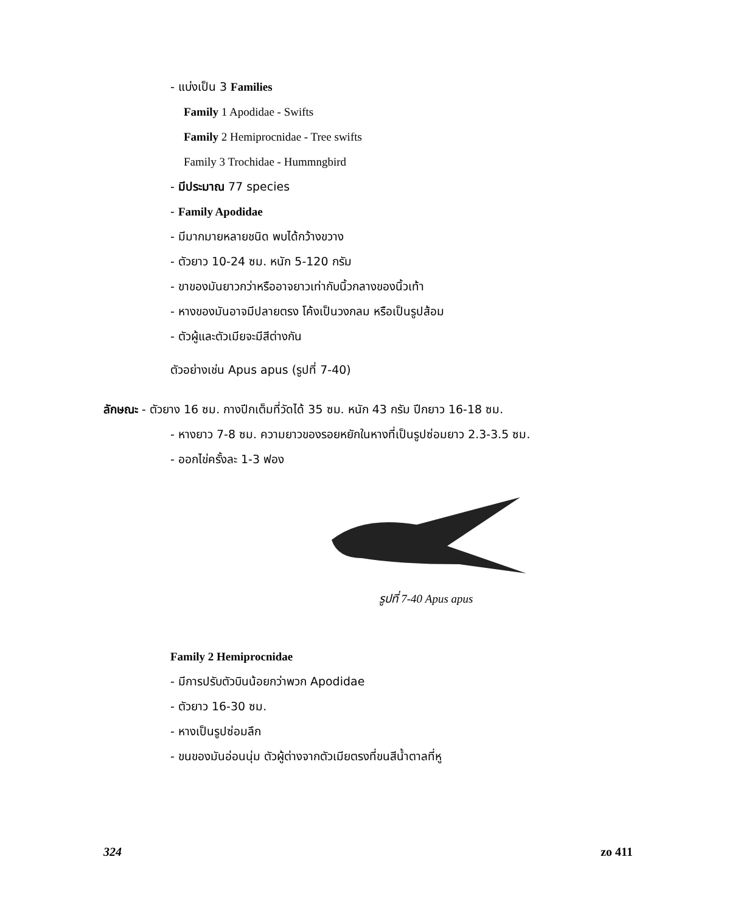- แบ่งเป็น 3 Families
Family 1 Apodidae - Swifts
Family 2 Hemiprocnidae - Tree swifts
Family 3 Trochidae - Hummngbird
- มีประมาณ 77 species
- Family Apodidae
- มีมากมายหลายชนิด พบได้กว้างขวาง
- ตัวยาว 10-24 ซม. หนัก 5-120 กรัม
- ขาของมันยาวกว่าหรืออาจยาวเท่ากับนิ้วกลางของนิ้วเท้า
- หางของมันอาจมีปลายตรง โค้งเป็นวงกลม หรือเป็นรูปส้อม
- ตัวผู้และตัวเมียจะมีสีต่างกัน
ตัวอย่างเช่น Apus apus (รูปที่ 7-40)
ลักษณะ - ตัวยาง 16 ซม. กางปีกเต็มที่วัดได้ 35 ซม. หนัก 43 กรัม ปีกยาว 16-18 ซม.
- หางยาว 7-8 ซม. ความยาวของรอยหยักในหางที่เป็นรูปซ่อมยาว 2.3-3.5 ซม.
- ออกไข่ครั้งละ 1-3 ฟอง
รูปที่ 7-40 Apus apus
Family 2 Hemiprocnidae
- มีการปรับตัวบินน้อยกว่าพวก Apodidae
- ตัวยาว 16-30 ซม.
- หางเป็นรูปซ่อมลึก
- ขนของมันอ่อนนุ่ม ตัวผู้ต่างจากตัวเมียตรงที่ขนสีน้ำตาลที่หู
324 zo 411